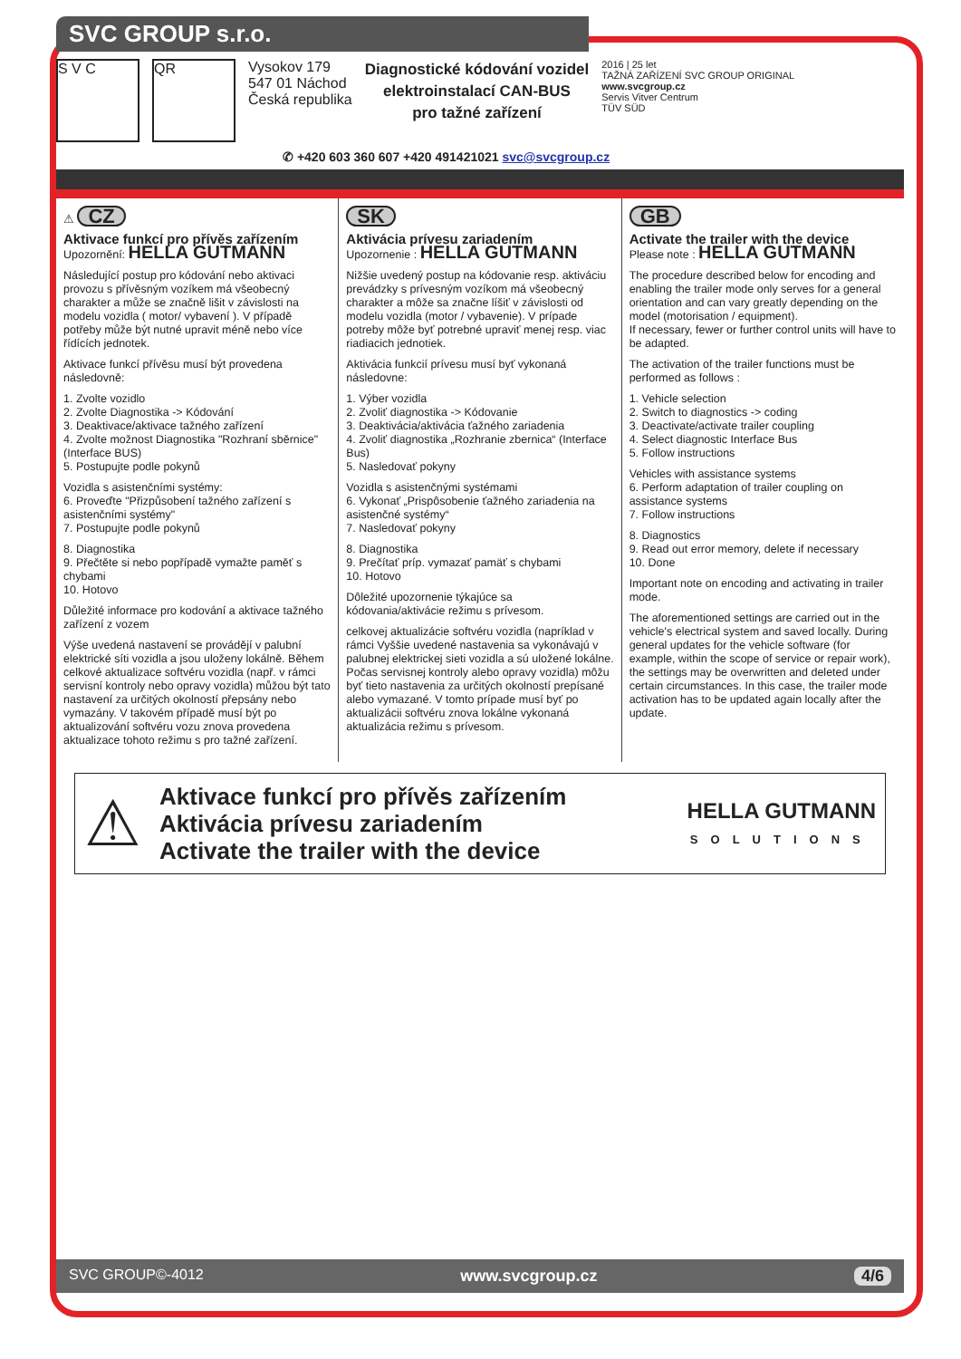SVC GROUP s.r.o.
S V C QR
Vysokov 179
547 01 Náchod
Česká republika
Diagnostické kódování vozidel
elektroinstalací CAN-BUS
pro tažné zařízení
2016 | 25 let
TAŽNÁ ZAŘÍZENÍ SVC GROUP ORIGINAL
www.svcgroup.cz
Servis Vitver Centrum
TÜV SÜD
✆ +420 603 360 607 +420 491421021 svc@svcgroup.cz
⚠ CZ
Aktivace funkcí pro přívěs zařízením
Upozornění: HELLA GUTMANN
Následující postup pro kódování nebo aktivaci provozu s přívěsným vozíkem má všeobecný charakter a může se značně lišit v závislosti na modelu vozidla ( motor/ vybavení ). V případě potřeby může být nutné upravit méně nebo více řídících jednotek.
Aktivace funkcí přívěsu musí být provedena následovně:
1. Zvolte vozidlo
2. Zvolte Diagnostika -> Kódování
3. Deaktivace/aktivace tažného zařízení
4. Zvolte možnost Diagnostika "Rozhraní sběrnice"(Interface BUS)
5. Postupujte podle pokynů
Vozidla s asistenčními systémy:
6. Proveďte "Přizpůsobení tažného zařízení s asistenčními systémy"
7. Postupujte podle pokynů
8. Diagnostika
9. Přečtěte si nebo popřípadě vymažte paměť s chybami
10. Hotovo
Důležité informace pro kodování a aktivace tažného zařízení z vozem
Výše uvedená nastavení se provádějí v palubní elektrické síti vozidla a jsou uloženy lokálně. Během celkové aktualizace softvéru vozidla (např. v rámci servisní kontroly nebo opravy vozidla) můžou být tato nastavení za určitých okolností přepsány nebo vymazány. V takovém případě musí být po aktualizování softvéru vozu znova provedena aktualizace tohoto režimu s pro tažné zařízení.
SK
Aktivácia prívesu zariadením
Upozornenie : HELLA GUTMANN
Nižšie uvedený postup na kódovanie resp. aktiváciu prevádzky s prívesným vozíkom má všeobecný charakter a môže sa značne líšiť v závislosti od modelu vozidla (motor / vybavenie). V prípade potreby môže byť potrebné upraviť menej resp. viac riadiacich jednotiek.
Aktivácia funkcií prívesu musí byť vykonaná následovne:
1. Výber vozidla
2. Zvoliť diagnostika -> Kódovanie
3. Deaktivácia/aktivácia ťažného zariadenia
4. Zvoliť diagnostika „Rozhranie zbernica“ (Interface Bus)
5. Nasledovať pokyny
Vozidla s asistenčnými systémami
6. Vykonať „Prispôsobenie ťažného zariadenia na asistenčné systémy“
7. Nasledovať pokyny
8. Diagnostika
9. Prečítať príp. vymazať pamäť s chybami
10. Hotovo
Dôležité upozornenie týkajúce sa kódovania/aktivácie režimu s prívesom.
celkovej aktualizácie softvéru vozidla (napríklad v rámci Vyššie uvedené nastavenia sa vykonávajú v palubnej elektrickej sieti vozidla a sú uložené lokálne. Počas servisnej kontroly alebo opravy vozidla) môžu byť tieto nastavenia za určitých okolností prepísané alebo vymazané. V tomto prípade musí byť po aktualizácii softvéru znova lokálne vykonaná aktualizácia režimu s prívesom.
GB
Activate the trailer with the device
Please note : HELLA GUTMANN
The procedure described below for encoding and enabling the trailer mode only serves for a general orientation and can vary greatly depending on the model (motorisation / equipment).
If necessary, fewer or further control units will have to be adapted.
The activation of the trailer functions must be performed as follows :
1. Vehicle selection
2. Switch to diagnostics -> coding
3. Deactivate/activate trailer coupling
4. Select diagnostic Interface Bus
5. Follow instructions
Vehicles with assistance systems
6. Perform adaptation of trailer coupling on assistance systems
7. Follow instructions
8. Diagnostics
9. Read out error memory, delete if necessary
10. Done
Important note on encoding and activating in trailer mode.
The aforementioned settings are carried out in the vehicle's electrical system and saved locally. During general updates for the vehicle software (for example, within the scope of service or repair work), the settings may be overwritten and deleted under certain circumstances. In this case, the trailer mode activation has to be updated again locally after the update.
⚠
Aktivace funkcí pro přívěs zařízením
Aktivácia prívesu zariadením
Activate the trailer with the device
HELLA GUTMANN
SOLUTIONS
SVC GROUP©-4012 www.svcgroup.cz 4/6